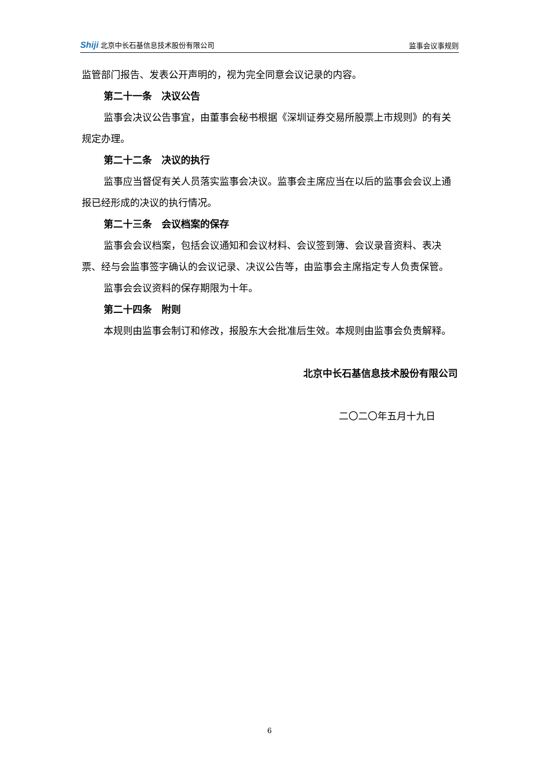Shiji 北京中长石基信息技术股份有限公司
监事会议事规则
监管部门报告、发表公开声明的，视为完全同意会议记录的内容。
第二十一条　决议公告
监事会决议公告事宜，由董事会秘书根据《深圳证券交易所股票上市规则》的有关规定办理。
第二十二条　决议的执行
监事应当督促有关人员落实监事会决议。监事会主席应当在以后的监事会会议上通报已经形成的决议的执行情况。
第二十三条　会议档案的保存
监事会会议档案，包括会议通知和会议材料、会议签到簿、会议录音资料、表决票、经与会监事签字确认的会议记录、决议公告等，由监事会主席指定专人负责保管。
监事会会议资料的保存期限为十年。
第二十四条　附则
本规则由监事会制订和修改，报股东大会批准后生效。本规则由监事会负责解释。
北京中长石基信息技术股份有限公司
二〇二〇年五月十九日
6